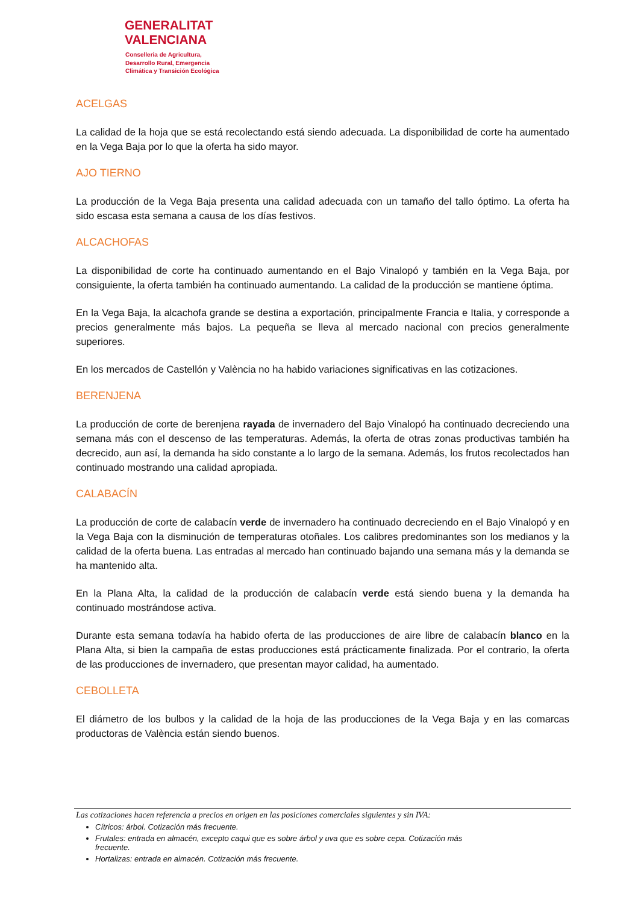GENERALITAT
VALENCIANA
Conselleria de Agricultura,
Desarrollo Rural, Emergencia
Climática y Transición Ecológica
ACELGAS
La calidad de la hoja que se está recolectando está siendo adecuada. La disponibilidad de corte ha aumentado en la Vega Baja por lo que la oferta ha sido mayor.
AJO TIERNO
La producción de la Vega Baja presenta una calidad adecuada con un tamaño del tallo óptimo. La oferta ha sido escasa esta semana a causa de los días festivos.
ALCACHOFAS
La disponibilidad de corte ha continuado aumentando en el Bajo Vinalopó y también en la Vega Baja, por consiguiente, la oferta también ha continuado aumentando. La calidad de la producción se mantiene óptima.
En la Vega Baja, la alcachofa grande se destina a exportación, principalmente Francia e Italia, y corresponde a precios generalmente más bajos. La pequeña se lleva al mercado nacional con precios generalmente superiores.
En los mercados de Castellón y València no ha habido variaciones significativas en las cotizaciones.
BERENJENA
La producción de corte de berenjena rayada de invernadero del Bajo Vinalopó ha continuado decreciendo una semana más con el descenso de las temperaturas. Además, la oferta de otras zonas productivas también ha decrecido, aun así, la demanda ha sido constante a lo largo de la semana. Además, los frutos recolectados han continuado mostrando una calidad apropiada.
CALABACÍN
La producción de corte de calabacín verde de invernadero ha continuado decreciendo en el Bajo Vinalopó y en la Vega Baja con la disminución de temperaturas otoñales. Los calibres predominantes son los medianos y la calidad de la oferta buena. Las entradas al mercado han continuado bajando una semana más y la demanda se ha mantenido alta.
En la Plana Alta, la calidad de la producción de calabacín verde está siendo buena y la demanda ha continuado mostrándose activa.
Durante esta semana todavía ha habido oferta de las producciones de aire libre de calabacín blanco en la Plana Alta, si bien la campaña de estas producciones está prácticamente finalizada. Por el contrario, la oferta de las producciones de invernadero, que presentan mayor calidad, ha aumentado.
CEBOLLETA
El diámetro de los bulbos y la calidad de la hoja de las producciones de la Vega Baja y en las comarcas productoras de València están siendo buenos.
Las cotizaciones hacen referencia a precios en origen en las posiciones comerciales siguientes y sin IVA:
Cítricos: árbol. Cotización más frecuente.
Frutales: entrada en almacén, excepto caqui que es sobre árbol y uva que es sobre cepa. Cotización más frecuente.
Hortalizas: entrada en almacén. Cotización más frecuente.